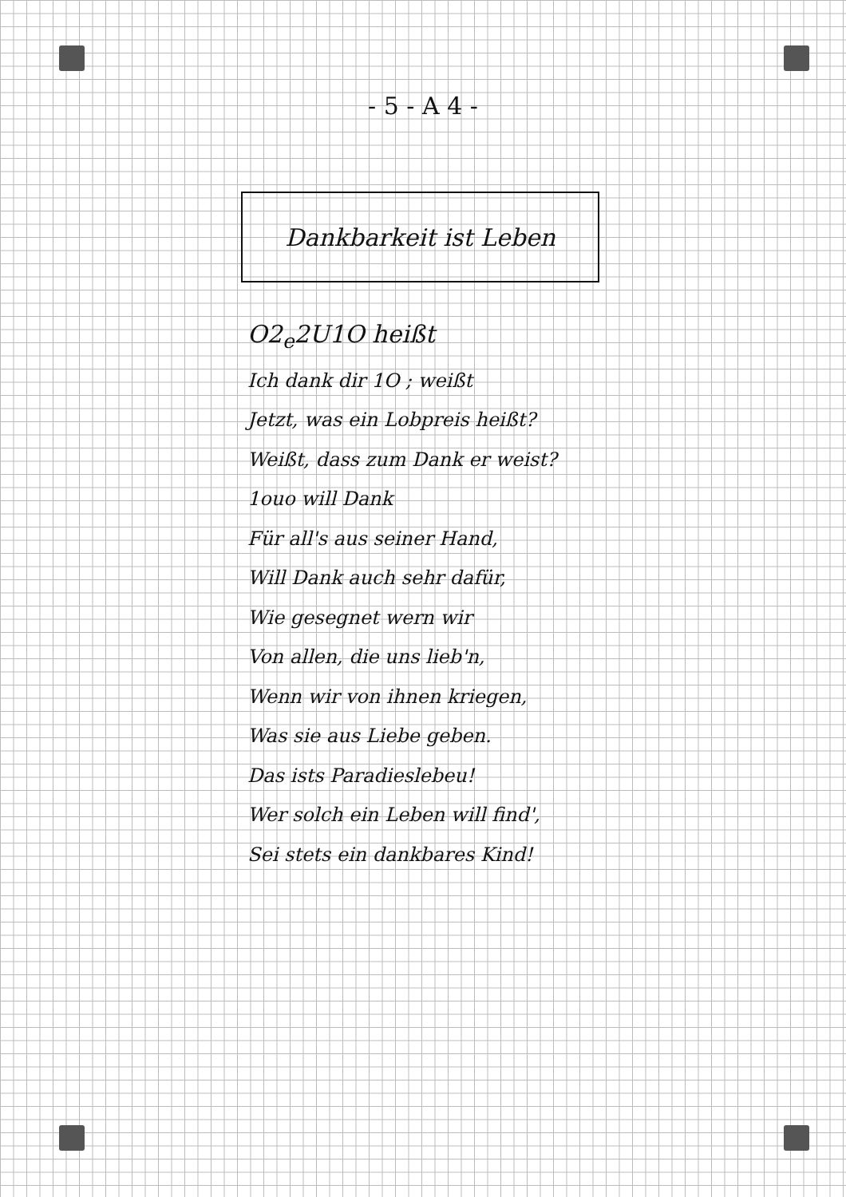- 5 - A 4 -
Dankbarkeit ist Leben
O2<sub>e</sub>2U1O heißt
Ich dank dir 1O ; weißt
Jetzt, was ein Lobpreis heißt?
Weißt, dass zum Dank er weist?
1ouo will Dank
Für all's aus seiner Hand,
Will Dank auch sehr dafür,
Wie gesegnet wern wir
Von allen, die uns lieb'n,
Wenn wir von ihnen kriegen,
Was sie aus Liebe geben.
Das ists Paradieslebeu!
Wer solch ein Leben will find',
Sei stets ein dankbares Kind!